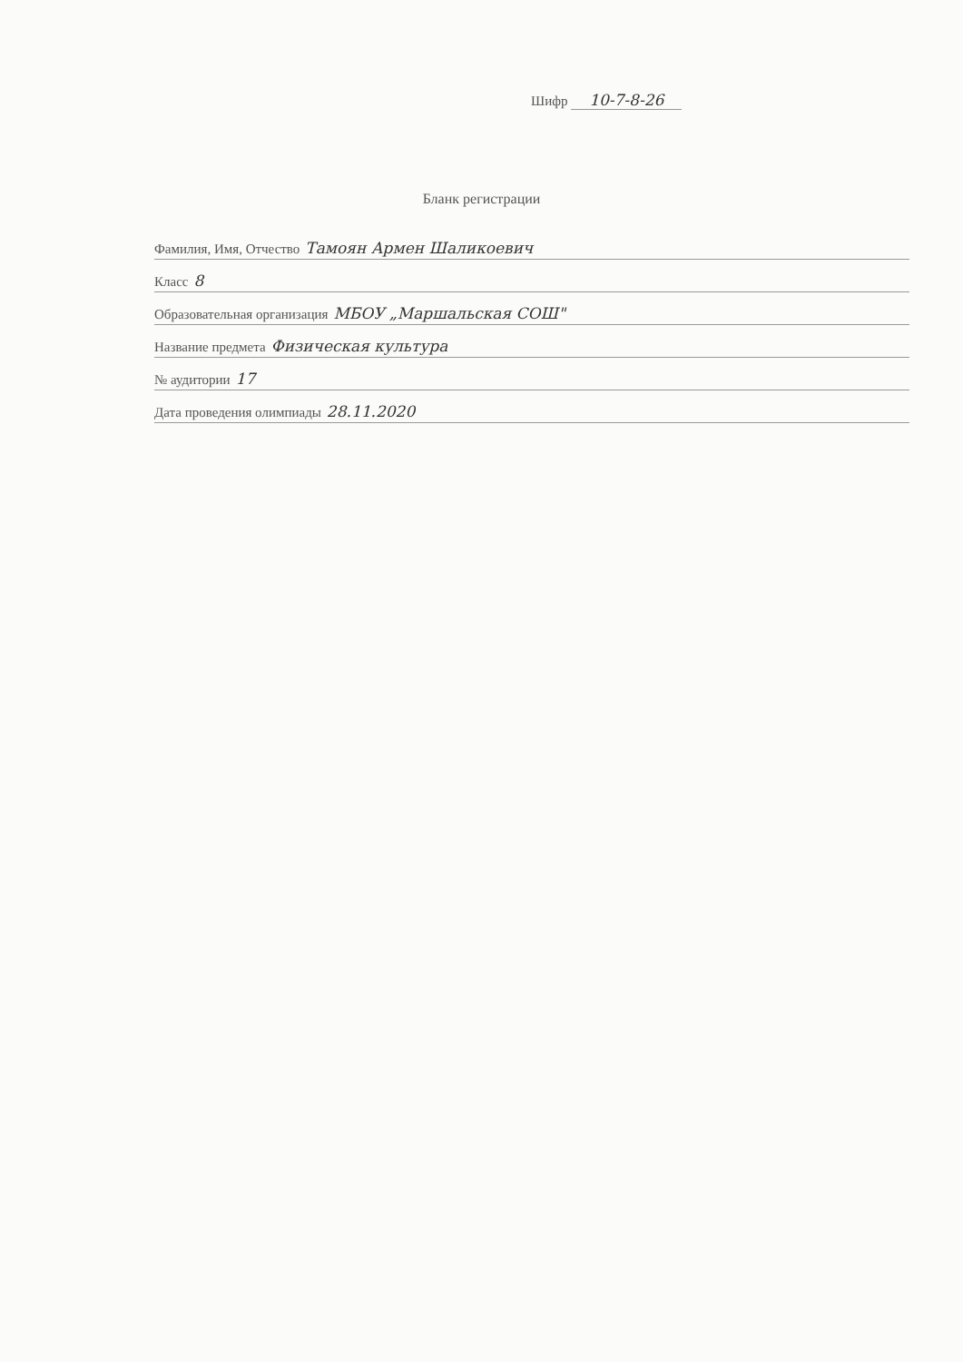Шифр 10-7-8-26
Бланк регистрации
Фамилия, Имя, Отчество Тамоян Армен Шаликоевич
Класс 8
Образовательная организация МБОУ „Маршальская СОШ"
Название предмета Физическая культура
№ аудитории 17
Дата проведения олимпиады 28.11.2020